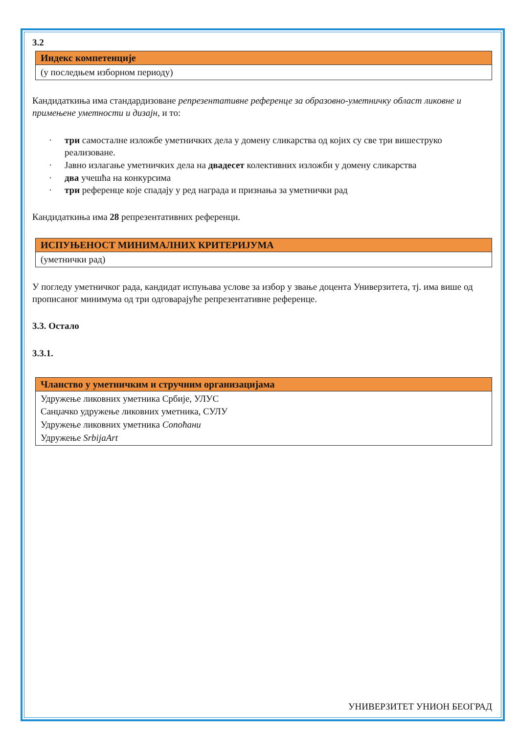3.2
Индекс компетенције
(у последњем изборном периоду)
Кандидаткиња има стандардизоване репрезентативне референце за образовно-уметничку област ликовне и примењене уметности и дизајн, и то:
· три самосталне изложбе уметничких дела у домену сликарства од којих су све три вишеструко реализоване.
· Јавно излагање уметничких дела на двадесет колективних изложби у домену сликарства
· два учешћа на конкурсима
· три референце које спадају у ред награда и признања за уметнички рад
Кандидаткиња има 28 репрезентативних референци.
ИСПУЊЕНОСТ МИНИМАЛНИХ КРИТЕРИЈУМА
(уметнички рад)
У погледу уметничког рада, кандидат испуњава услове за избор у звање доцента Универзитета, тј. има више од прописаног минимума од три одговарајуће репрезентативне референце.
3.3. Остало
3.3.1.
Чланство у уметничким и стручним организацијама
Удружење ликовних уметника Србије, УЛУС
Санџачко удружење ликовних уметника, СУЛУ
Удружење ликовних уметника Сопоћани
Удружење SrbijaArt
УНИВЕРЗИТЕТ УНИОН БЕОГРАД